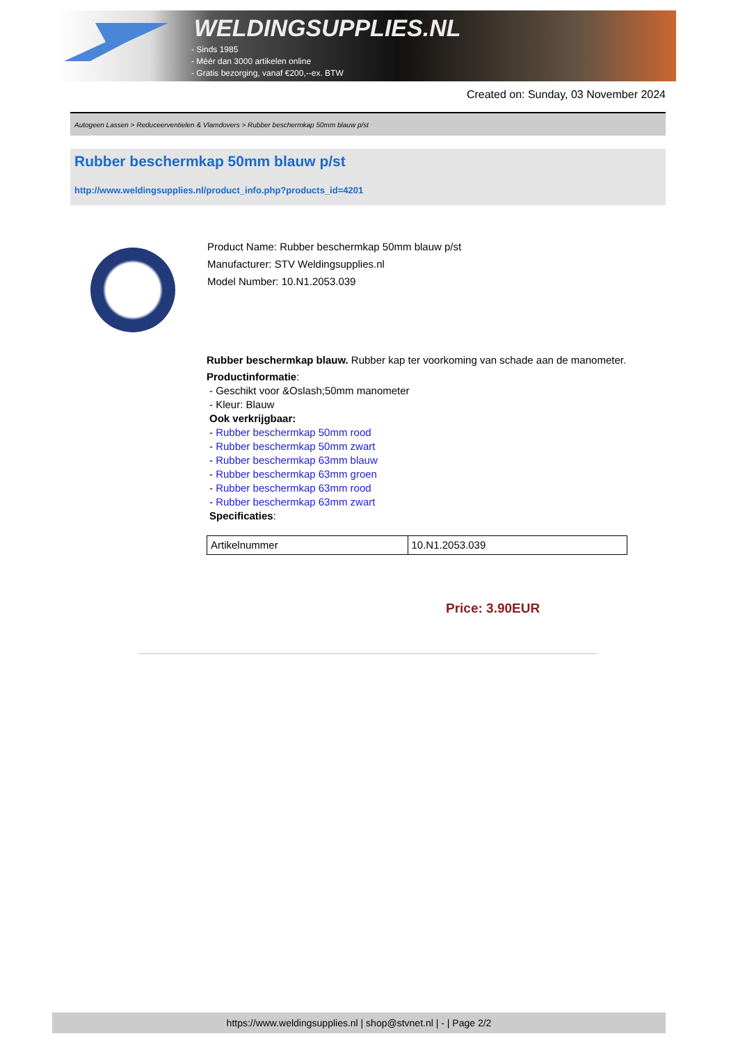WELDINGSUPPLIES.NL
- Sinds 1985
- Méér dan 3000 artikelen online
- Gratis bezorging, vanaf €200,--ex. BTW
Created on: Sunday, 03 November 2024
Autogeen Lassen > Reduceerventielen & Vlamdovers > Rubber beschermkap 50mm blauw p/st
Rubber beschermkap 50mm blauw p/st
http://www.weldingsupplies.nl/product_info.php?products_id=4201
Product Name: Rubber beschermkap 50mm blauw p/st
Manufacturer: STV Weldingsupplies.nl
Model Number: 10.N1.2053.039
Rubber beschermkap blauw. Rubber kap ter voorkoming van schade aan de manometer.
Productinformatie:
- Geschikt voor &Oslash;50mm manometer
- Kleur: Blauw
Ook verkrijgbaar:
- Rubber beschermkap 50mm rood
- Rubber beschermkap 50mm zwart
- Rubber beschermkap 63mm blauw
- Rubber beschermkap 63mm groen
- Rubber beschermkap 63mm rood
- Rubber beschermkap 63mm zwart
Specificaties:
| Artikelnummer | 10.N1.2053.039 |
Price: 3.90EUR
https://www.weldingsupplies.nl | shop@stvnet.nl | - | Page 2/2